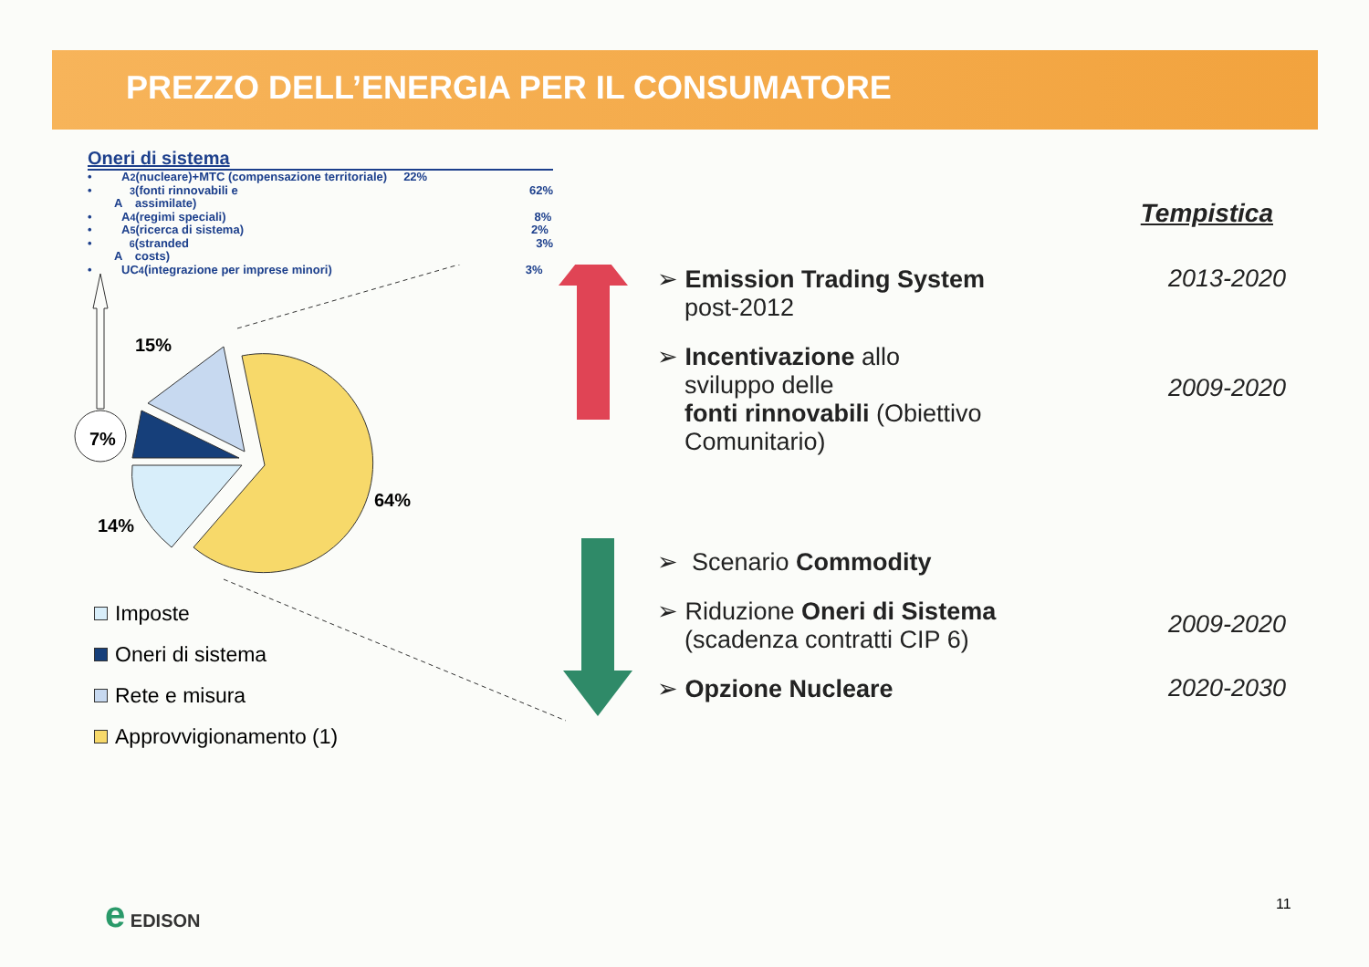PREZZO DELL’ENERGIA PER IL CONSUMATORE
Oneri di sistema
• A<sub>2</sub> (nucleare)+MTC (compensazione territoriale) 22%
• A<sub>3</sub> (fonti rinnovabili e assimilate) 62%
• A<sub>4</sub> (regimi speciali) 8%
• A<sub>5</sub> (ricerca di sistema) 2%
• A<sub>6</sub> (stranded costs) 3%
• UC<sub>4</sub> (integrazione per imprese minori) 3%
7%
15%
64%
14%
Imposte
Oneri di sistema
Rete e misura
Approvvigionamento (1)
Tempistica
➢ Emission Trading System
post-2012
2013-2020
➢ Incentivazione allo
sviluppo delle
fonti rinnovabili (Obiettivo
Comunitario)
2009-2020
➢ Scenario Commodity
➢ Riduzione Oneri di Sistema
(scadenza contratti CIP 6)
2009-2020
➢ Opzione Nucleare 2020-2030
e EDISON 11